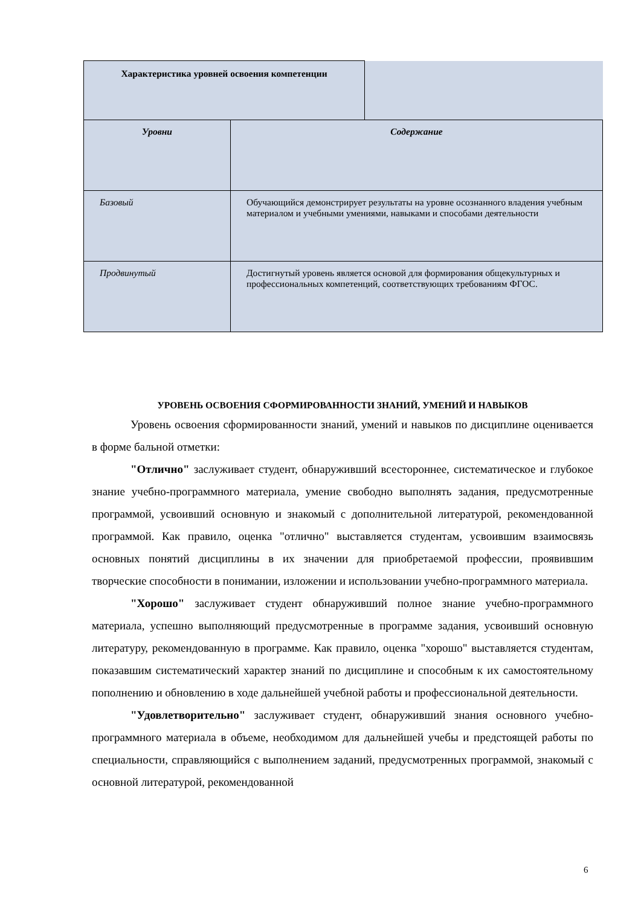| Характеристика уровней освоения компетенции | |
| Уровни | Содержание |
| Базовый | Обучающийся демонстрирует результаты на уровне осознанного владения учебным материалом и учебными умениями, навыками и способами деятельности |
| Продвинутый | Достигнутый уровень является основой для формирования общекультурных и профессиональных компетенций, соответствующих требованиям ФГОС. |
УРОВЕНЬ ОСВОЕНИЯ СФОРМИРОВАННОСТИ ЗНАНИЙ, УМЕНИЙ И НАВЫКОВ
Уровень освоения сформированности знаний, умений и навыков по дисциплине оценивается в форме бальной отметки:
"Отлично" заслуживает студент, обнаруживший всестороннее, систематическое и глубокое знание учебно-программного материала, умение свободно выполнять задания, предусмотренные программой, усвоивший основную и знакомый с дополнительной литературой, рекомендованной программой. Как правило, оценка "отлично" выставляется студентам, усвоившим взаимосвязь основных понятий дисциплины в их значении для приобретаемой профессии, проявившим творческие способности в понимании, изложении и использовании учебно-программного материала.
"Хорошо" заслуживает студент обнаруживший полное знание учебно-программного материала, успешно выполняющий предусмотренные в программе задания, усвоивший основную литературу, рекомендованную в программе. Как правило, оценка "хорошо" выставляется студентам, показавшим систематический характер знаний по дисциплине и способным к их самостоятельному пополнению и обновлению в ходе дальнейшей учебной работы и профессиональной деятельности.
"Удовлетворительно" заслуживает студент, обнаруживший знания основного учебно-программного материала в объеме, необходимом для дальнейшей учебы и предстоящей работы по специальности, справляющийся с выполнением заданий, предусмотренных программой, знакомый с основной литературой, рекомендованной
6